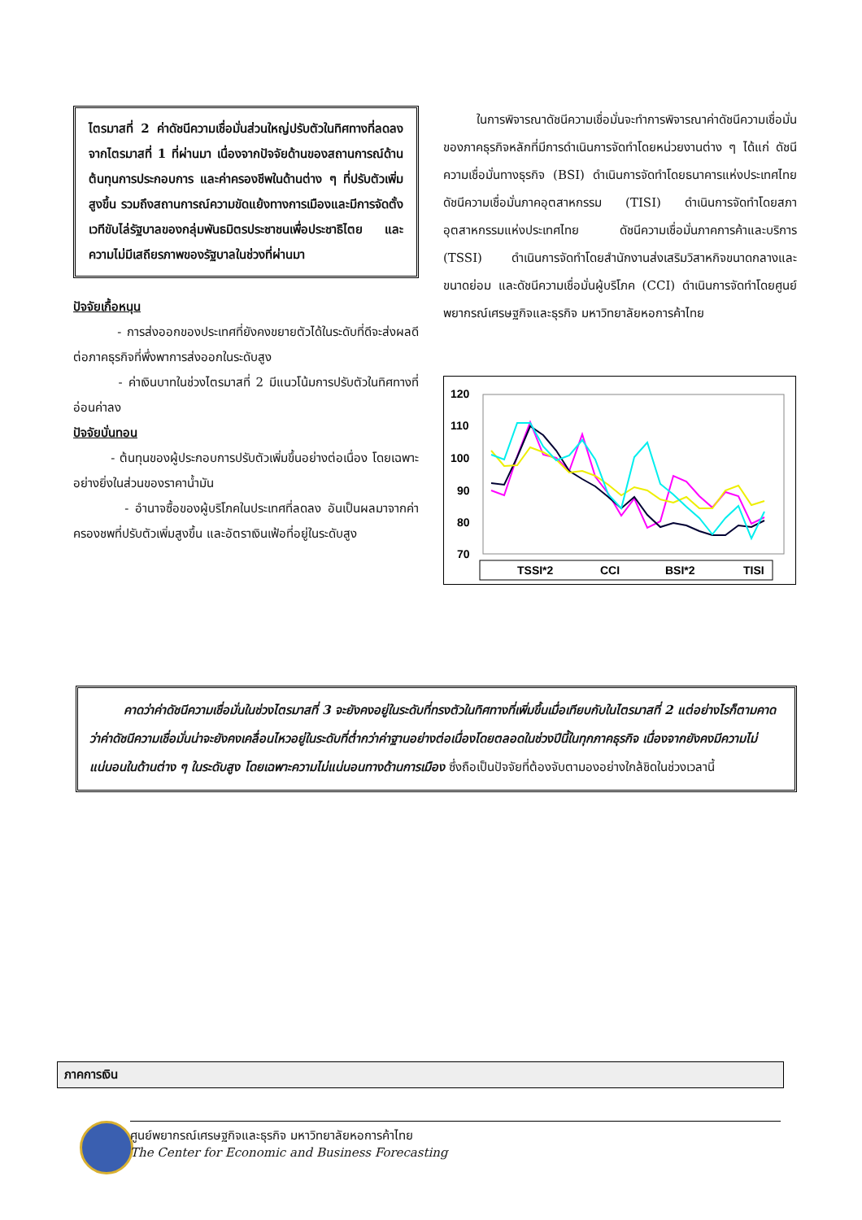ไตรมาสที่ 2 ค่าดัชนีความเชื่อมั่นส่วนใหญ่ปรับตัวในทิศทางที่ลดลงจากไตรมาสที่ 1 ที่ผ่านมา เนื่องจากปัจจัยด้านของสถานการณ์ด้านต้นทุนการประกอบการ และค่าครองชีพในด้านต่าง ๆ ที่ปรับตัวเพิ่มสูงขึ้น รวมถึงสถานการณ์ความขัดแย้งทางการเมืองและมีการจัดตั้งเวทีขับไล่รัฐบาลของกลุ่มพันธมิตรประชาชนเพื่อประชาธิไตย และความไม่มีเสถียรภาพของรัฐบาลในช่วงที่ผ่านมา
ปัจจัยเกื้อหนุน
- การส่งออกของประเทศที่ยังคงขยายตัวได้ในระดับที่ดีจะส่งผลดีต่อภาคธุรกิจที่พึ่งพาการส่งออกในระดับสูง
- ค่าเงินบาทในช่วงไตรมาสที่ 2 มีแนวโน้มการปรับตัวในทิศทางที่อ่อนค่าลง
ปัจจัยบั่นทอน
- ต้นทุนของผู้ประกอบการปรับตัวเพิ่มขึ้นอย่างต่อเนื่อง โดยเฉพาะอย่างยิ่งในส่วนของราคาน้ำมัน
- อำนาจซื้อของผู้บริโภคในประเทศที่ลดลง อันเป็นผลมาจากค่าครองชพที่ปรับตัวเพิ่มสูงขึ้น และอัตราเงินเฟ้อที่อยู่ในระดับสูง
ในการพิจารณาดัชนีความเชื่อมั่นจะทำการพิจารณาค่าดัชนีความเชื่อมั่นของภาคธุรกิจหลักที่มีการดำเนินการจัดทำโดยหน่วยงานต่าง ๆ ได้แก่ ดัชนีความเชื่อมั่นทางธุรกิจ (BSI) ดำเนินการจัดทำโดยธนาคารแห่งประเทศไทย ดัชนีความเชื่อมั่นภาคอุตสาหกรรม (TISI) ดำเนินการจัดทำโดยสภาอุตสาหกรรมแห่งประเทศไทย ดัชนีความเชื่อมั่นภาคการค้าและบริการ (TSSI) ดำเนินการจัดทำโดยสำนักงานส่งเสริมวิสาหกิจขนาดกลางและขนาดย่อม และดัชนีความเชื่อมั่นผู้บริโภค (CCI) ดำเนินการจัดทำโดยศูนย์พยากรณ์เศรษฐกิจและธุรกิจ มหาวิทยาลัยหอการค้าไทย
120
110
100
90
80
70
TSSI*2
CCI
BSI*2
TISI
คาดว่าค่าดัชนีความเชื่อมั่นในช่วงไตรมาสที่ 3 จะยังคงอยู่ในระดับที่ทรงตัวในทิศทางที่เพิ่มขึ้นเมื่อเทียบกับในไตรมาสที่ 2 แต่อย่างไรก็ตามคาดว่าค่าดัชนีความเชื่อมั่นน่าจะยังคงเคลื่อนไหวอยู่ในระดับที่ต่ำกว่าค่าฐานอย่างต่อเนื่องโดยตลอดในช่วงปีนี้ในทุกภาคธุรกิจ เนื่องจากยังคงมีความไม่แน่นอนในด้านต่าง ๆ ในระดับสูง โดยเฉพาะความไม่แน่นอนทางด้านการเมือง ซึ่งถือเป็นปัจจัยที่ต้องจับตามองอย่างใกล้ชิดในช่วงเวลานี้
ภาคการเงิน
ศูนย์พยากรณ์เศรษฐกิจและธุรกิจ มหาวิทยาลัยหอการค้าไทย
The Center for Economic and Business Forecasting